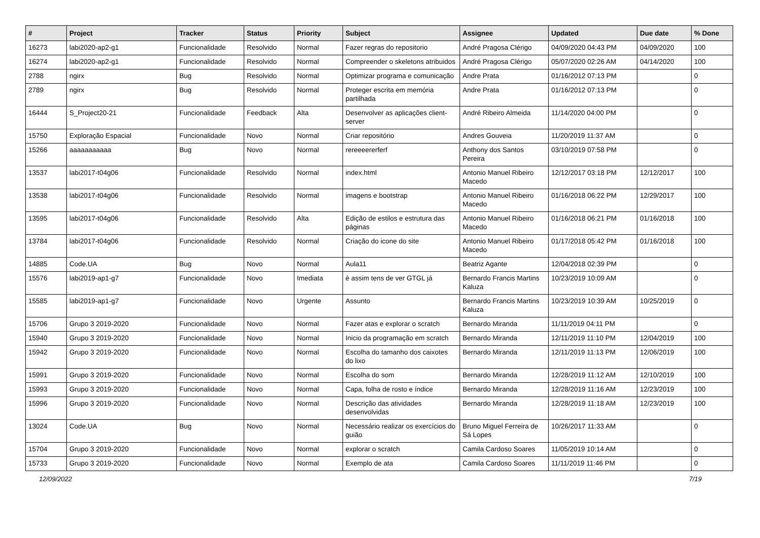| # | Project | Tracker | Status | Priority | Subject | Assignee | Updated | Due date | % Done |
| --- | --- | --- | --- | --- | --- | --- | --- | --- | --- |
| 16273 | labi2020-ap2-g1 | Funcionalidade | Resolvido | Normal | Fazer regras do repositorio | André Pragosa Clérigo | 04/09/2020 04:43 PM | 04/09/2020 | 100 |
| 16274 | labi2020-ap2-g1 | Funcionalidade | Resolvido | Normal | Compreender o skeletons atribuidos | André Pragosa Clérigo | 05/07/2020 02:26 AM | 04/14/2020 | 100 |
| 2788 | ngirx | Bug | Resolvido | Normal | Optimizar programa e comunicação | Andre Prata | 01/16/2012 07:13 PM | | 0 |
| 2789 | ngirx | Bug | Resolvido | Normal | Proteger escrita em memória partilhada | Andre Prata | 01/16/2012 07:13 PM | | 0 |
| 16444 | S_Project20-21 | Funcionalidade | Feedback | Alta | Desenvolver as aplicações client-server | André Ribeiro Almeida | 11/14/2020 04:00 PM | | 0 |
| 15750 | Exploração Espacial | Funcionalidade | Novo | Normal | Criar repositório | Andres Gouveia | 11/20/2019 11:37 AM | | 0 |
| 15266 | aaaaaaaaaaa | Bug | Novo | Normal | rereeeererferf | Anthony dos Santos Pereira | 03/10/2019 07:58 PM | | 0 |
| 13537 | labi2017-t04g06 | Funcionalidade | Resolvido | Normal | index.html | Antonio Manuel Ribeiro Macedo | 12/12/2017 03:18 PM | 12/12/2017 | 100 |
| 13538 | labi2017-t04g06 | Funcionalidade | Resolvido | Normal | imagens e bootstrap | Antonio Manuel Ribeiro Macedo | 01/16/2018 06:22 PM | 12/29/2017 | 100 |
| 13595 | labi2017-t04g06 | Funcionalidade | Resolvido | Alta | Edição de estilos e estrutura das páginas | Antonio Manuel Ribeiro Macedo | 01/16/2018 06:21 PM | 01/16/2018 | 100 |
| 13784 | labi2017-t04g06 | Funcionalidade | Resolvido | Normal | Criação do icone do site | Antonio Manuel Ribeiro Macedo | 01/17/2018 05:42 PM | 01/16/2018 | 100 |
| 14885 | Code.UA | Bug | Novo | Normal | Aula11 | Beatriz Agante | 12/04/2018 02:39 PM | | 0 |
| 15576 | labi2019-ap1-g7 | Funcionalidade | Novo | Imediata | è assim tens de ver GTGL já | Bernardo Francis Martins Kaluza | 10/23/2019 10:09 AM | | 0 |
| 15585 | labi2019-ap1-g7 | Funcionalidade | Novo | Urgente | Assunto | Bernardo Francis Martins Kaluza | 10/23/2019 10:39 AM | 10/25/2019 | 0 |
| 15706 | Grupo 3 2019-2020 | Funcionalidade | Novo | Normal | Fazer atas e explorar o scratch | Bernardo Miranda | 11/11/2019 04:11 PM | | 0 |
| 15940 | Grupo 3 2019-2020 | Funcionalidade | Novo | Normal | Inicio da programação em scratch | Bernardo Miranda | 12/11/2019 11:10 PM | 12/04/2019 | 100 |
| 15942 | Grupo 3 2019-2020 | Funcionalidade | Novo | Normal | Escolha do tamanho dos caixotes do lixo | Bernardo Miranda | 12/11/2019 11:13 PM | 12/06/2019 | 100 |
| 15991 | Grupo 3 2019-2020 | Funcionalidade | Novo | Normal | Escolha do som | Bernardo Miranda | 12/28/2019 11:12 AM | 12/10/2019 | 100 |
| 15993 | Grupo 3 2019-2020 | Funcionalidade | Novo | Normal | Capa, folha de rosto e índice | Bernardo Miranda | 12/28/2019 11:16 AM | 12/23/2019 | 100 |
| 15996 | Grupo 3 2019-2020 | Funcionalidade | Novo | Normal | Descrição das atividades desenvolvidas | Bernardo Miranda | 12/28/2019 11:18 AM | 12/23/2019 | 100 |
| 13024 | Code.UA | Bug | Novo | Normal | Necessário realizar os exercícios do guião | Bruno Miguel Ferreira de Sá Lopes | 10/26/2017 11:33 AM | | 0 |
| 15704 | Grupo 3 2019-2020 | Funcionalidade | Novo | Normal | explorar o scratch | Camila Cardoso Soares | 11/05/2019 10:14 AM | | 0 |
| 15733 | Grupo 3 2019-2020 | Funcionalidade | Novo | Normal | Exemplo de ata | Camila Cardoso Soares | 11/11/2019 11:46 PM | | 0 |
12/09/2022 7/19